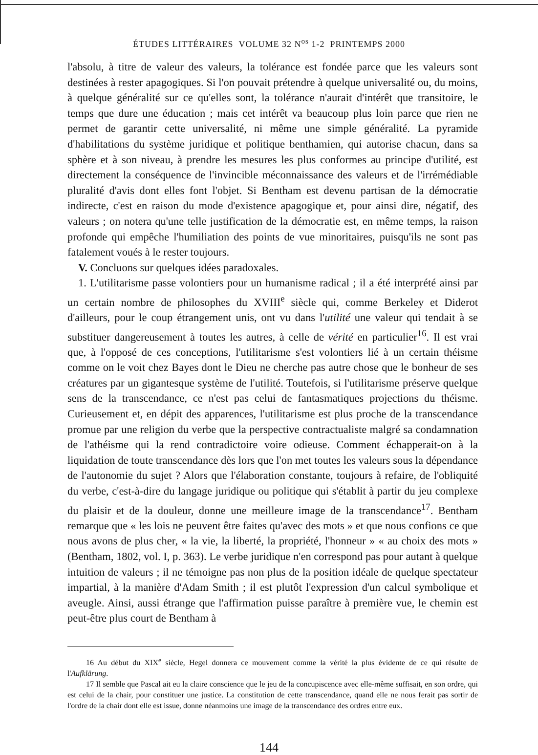ÉTUDES LITTÉRAIRES VOLUME 32 N<sup>os</sup> 1-2 PRINTEMPS 2000
l'absolu, à titre de valeur des valeurs, la tolérance est fondée parce que les valeurs sont destinées à rester apagogiques. Si l'on pouvait prétendre à quelque universalité ou, du moins, à quelque généralité sur ce qu'elles sont, la tolérance n'aurait d'intérêt que transitoire, le temps que dure une éducation ; mais cet intérêt va beaucoup plus loin parce que rien ne permet de garantir cette universalité, ni même une simple généralité. La pyramide d'habilitations du système juridique et politique benthamien, qui autorise chacun, dans sa sphère et à son niveau, à prendre les mesures les plus conformes au principe d'utilité, est directement la conséquence de l'invincible méconnaissance des valeurs et de l'irrémédiable pluralité d'avis dont elles font l'objet. Si Bentham est devenu partisan de la démocratie indirecte, c'est en raison du mode d'existence apagogique et, pour ainsi dire, négatif, des valeurs ; on notera qu'une telle justification de la démocratie est, en même temps, la raison profonde qui empêche l'humiliation des points de vue minoritaires, puisqu'ils ne sont pas fatalement voués à le rester toujours.
V. Concluons sur quelques idées paradoxales.
1. L'utilitarisme passe volontiers pour un humanisme radical ; il a été interprété ainsi par un certain nombre de philosophes du XVIII<sup>e</sup> siècle qui, comme Berkeley et Diderot d'ailleurs, pour le coup étrangement unis, ont vu dans l'utilité une valeur qui tendait à se substituer dangereusement à toutes les autres, à celle de vérité en particulier<sup>16</sup>. Il est vrai que, à l'opposé de ces conceptions, l'utilitarisme s'est volontiers lié à un certain théisme comme on le voit chez Bayes dont le Dieu ne cherche pas autre chose que le bonheur de ses créatures par un gigantesque système de l'utilité. Toutefois, si l'utilitarisme préserve quelque sens de la transcendance, ce n'est pas celui de fantasmatiques projections du théisme. Curieusement et, en dépit des apparences, l'utilitarisme est plus proche de la transcendance promue par une religion du verbe que la perspective contractualiste malgré sa condamnation de l'athéisme qui la rend contradictoire voire odieuse. Comment échapperait-on à la liquidation de toute transcendance dès lors que l'on met toutes les valeurs sous la dépendance de l'autonomie du sujet ? Alors que l'élaboration constante, toujours à refaire, de l'obliquité du verbe, c'est-à-dire du langage juridique ou politique qui s'établit à partir du jeu complexe du plaisir et de la douleur, donne une meilleure image de la transcendance<sup>17</sup>. Bentham remarque que « les lois ne peuvent être faites qu'avec des mots » et que nous confions ce que nous avons de plus cher, « la vie, la liberté, la propriété, l'honneur » « au choix des mots » (Bentham, 1802, vol. I, p. 363). Le verbe juridique n'en correspond pas pour autant à quelque intuition de valeurs ; il ne témoigne pas non plus de la position idéale de quelque spectateur impartial, à la manière d'Adam Smith ; il est plutôt l'expression d'un calcul symbolique et aveugle. Ainsi, aussi étrange que l'affirmation puisse paraître à première vue, le chemin est peut-être plus court de Bentham à
16 Au début du XIX<sup>e</sup> siècle, Hegel donnera ce mouvement comme la vérité la plus évidente de ce qui résulte de l'Aufklärung.
17 Il semble que Pascal ait eu la claire conscience que le jeu de la concupiscence avec elle-même suffisait, en son ordre, qui est celui de la chair, pour constituer une justice. La constitution de cette transcendance, quand elle ne nous ferait pas sortir de l'ordre de la chair dont elle est issue, donne néanmoins une image de la transcendance des ordres entre eux.
144